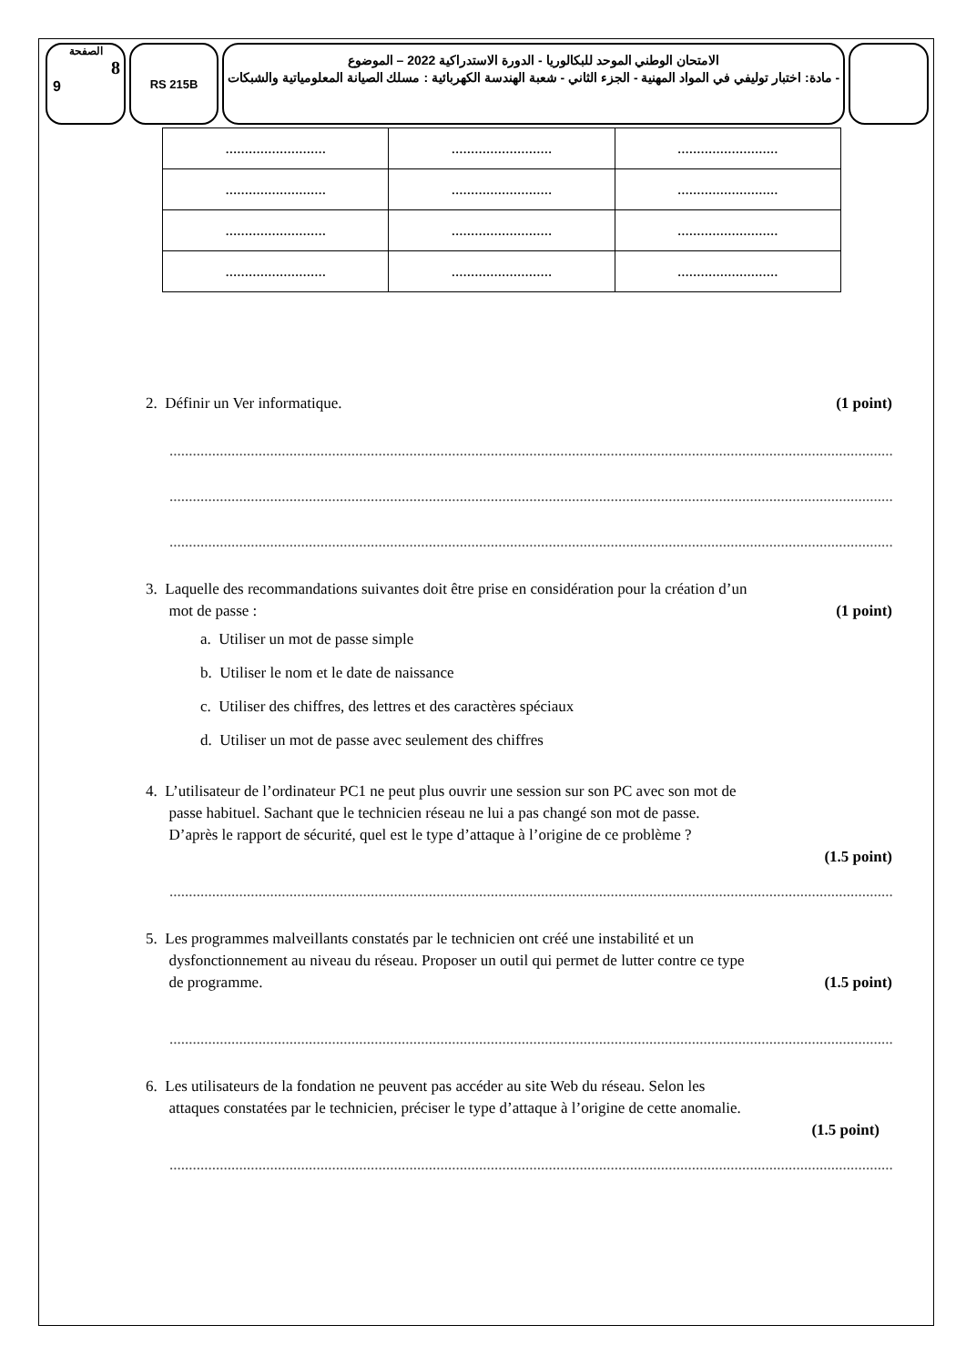الصفحة
8
9
RS 215B
الامتحان الوطني الموحد للبكالوريا - الدورة الاستدراكية 2022 – الموضوع
- مادة: اختبار توليفي في المواد المهنية - الجزء الثاني - شعبة الهندسة الكهربائية : مسلك الصيانة المعلومياتية والشبكات
| .......................... | .......................... | .......................... |
| .......................... | .......................... | .......................... |
| .......................... | .......................... | .......................... |
| .......................... | .......................... | .......................... |
2. Définir un Ver informatique. (1 point)
..................................................................................................................................................................................................................
..................................................................................................................................................................................................................
..................................................................................................................................................................................................................
3. Laquelle des recommandations suivantes doit être prise en considération pour la création d’un
mot de passe : (1 point)
a. Utiliser un mot de passe simple
b. Utiliser le nom et le date de naissance
c. Utiliser des chiffres, des lettres et des caractères spéciaux
d. Utiliser un mot de passe avec seulement des chiffres
4. L’utilisateur de l’ordinateur PC1 ne peut plus ouvrir une session sur son PC avec son mot de
passe habituel. Sachant que le technicien réseau ne lui a pas changé son mot de passe.
D’après le rapport de sécurité, quel est le type d’attaque à l’origine de ce problème ?
(1.5 point)
..................................................................................................................................................................................................................
5. Les programmes malveillants constatés par le technicien ont créé une instabilité et un
dysfonctionnement au niveau du réseau. Proposer un outil qui permet de lutter contre ce type
de programme. (1.5 point)
..................................................................................................................................................................................................................
6. Les utilisateurs de la fondation ne peuvent pas accéder au site Web du réseau. Selon les
attaques constatées par le technicien, préciser le type d’attaque à l’origine de cette anomalie.
(1.5 point)
..................................................................................................................................................................................................................